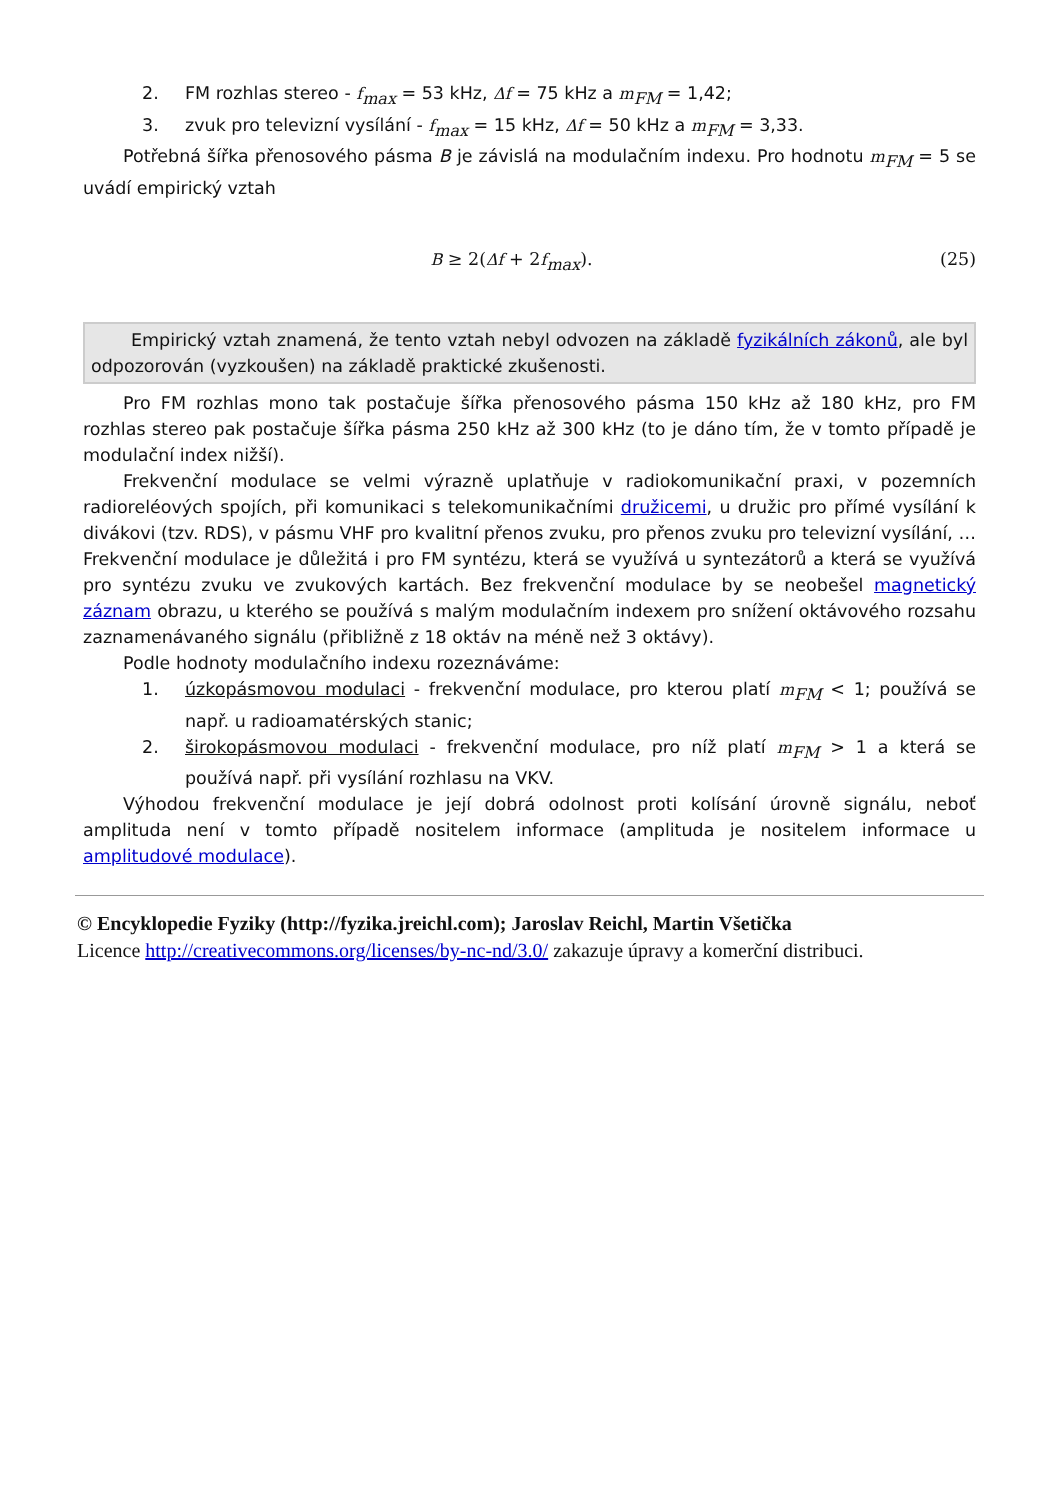2. FM rozhlas stereo - f<sub>max</sub> = 53 kHz, Δf = 75 kHz a m<sub>FM</sub> = 1,42;
3. zvuk pro televizní vysílání - f<sub>max</sub> = 15 kHz, Δf = 50 kHz a m<sub>FM</sub> = 3,33.
Potřebná šířka přenosového pásma B je závislá na modulačním indexu. Pro hodnotu m<sub>FM</sub> = 5 se uvádí empirický vztah
B ≥ 2(Δf + 2f<sub>max</sub>). (25)
Empirický vztah znamená, že tento vztah nebyl odvozen na základě fyzikálních zákonů, ale byl odpozorován (vyzkoušen) na základě praktické zkušenosti.
Pro FM rozhlas mono tak postačuje šířka přenosového pásma 150 kHz až 180 kHz, pro FM rozhlas stereo pak postačuje šířka pásma 250 kHz až 300 kHz (to je dáno tím, že v tomto případě je modulační index nižší).
Frekvenční modulace se velmi výrazně uplatňuje v radiokomunikační praxi, v pozemních radioreléových spojích, při komunikaci s telekomunikačními družicemi, u družic pro přímé vysílání k divákovi (tzv. RDS), v pásmu VHF pro kvalitní přenos zvuku, pro přenos zvuku pro televizní vysílání, … Frekvenční modulace je důležitá i pro FM syntézu, která se využívá u syntezátorů a která se využívá pro syntézu zvuku ve zvukových kartách. Bez frekvenční modulace by se neobešel magnetický záznam obrazu, u kterého se používá s malým modulačním indexem pro snížení oktávového rozsahu zaznamenávaného signálu (přibližně z 18 oktáv na méně než 3 oktávy).
Podle hodnoty modulačního indexu rozeznáváme:
1. úzkopásmovou modulaci - frekvenční modulace, pro kterou platí m<sub>FM</sub> < 1; používá se např. u radioamatérských stanic;
2. širokopásmovou modulaci - frekvenční modulace, pro níž platí m<sub>FM</sub> > 1 a která se používá např. při vysílání rozhlasu na VKV.
Výhodou frekvenční modulace je její dobrá odolnost proti kolísání úrovně signálu, neboť amplituda není v tomto případě nositelem informace (amplituda je nositelem informace u amplitudové modulace).
© Encyklopedie Fyziky (http://fyzika.jreichl.com); Jaroslav Reichl, Martin Všetička
Licence http://creativecommons.org/licenses/by-nc-nd/3.0/ zakazuje úpravy a komerční distribuci.